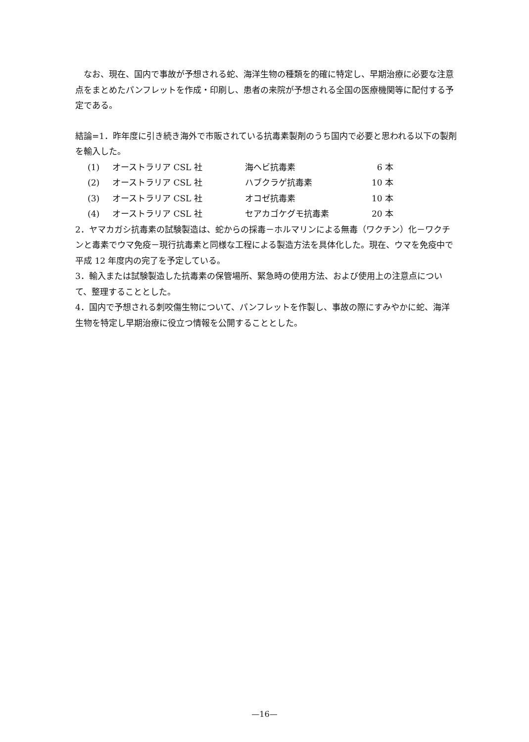なお、現在、国内で事故が予想される蛇、海洋生物の種類を的確に特定し、早期治療に必要な注意点をまとめたパンフレットを作成・印刷し、患者の来院が予想される全国の医療機関等に配付する予定である。
結論=1．昨年度に引き続き海外で市販されている抗毒素製剤のうち国内で必要と思われる以下の製剤を輸入した。
| (1) | オーストラリア CSL 社 | 海ヘビ抗毒素 | 6 本 |
| (2) | オーストラリア CSL 社 | ハブクラゲ抗毒素 | 10 本 |
| (3) | オーストラリア CSL 社 | オコゼ抗毒素 | 10 本 |
| (4) | オーストラリア CSL 社 | セアカゴケグモ抗毒素 | 20 本 |
2．ヤマカガシ抗毒素の試験製造は、蛇からの採毒－ホルマリンによる無毒（ワクチン）化－ワクチンと毒素でウマ免疫－現行抗毒素と同様な工程による製造方法を具体化した。現在、ウマを免疫中で平成 12 年度内の完了を予定している。
3．輸入または試験製造した抗毒素の保管場所、緊急時の使用方法、および使用上の注意点について、整理することとした。
4．国内で予想される刺咬傷生物について、パンフレットを作製し、事故の際にすみやかに蛇、海洋生物を特定し早期治療に役立つ情報を公開することとした。
—16—